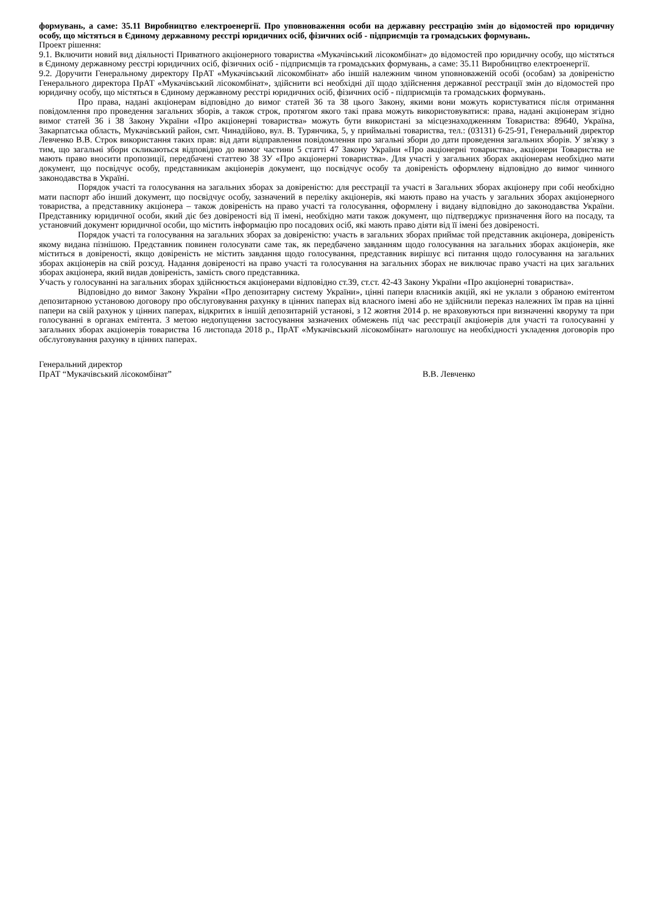формувань, а саме: 35.11 Виробництво електроенергії. Про уповноваження особи на державну реєстрацію змін до відомостей про юридичну особу, що містяться в Єдиному державному реєстрі юридичних осіб, фізичних осіб - підприємців та громадських формувань.
Проект рішення:
9.1. Включити новий вид діяльності Приватного акціонерного товариства «Мукачівський лісокомбінат» до відомостей про юридичну особу, що містяться в Єдиному державному реєстрі юридичних осіб, фізичних осіб - підприємців та громадських формувань, а саме: 35.11 Виробництво електроенергії.
9.2. Доручити Генеральному директору ПрАТ «Мукачівський лісокомбінат» або іншій належним чином уповноваженій особі (особам) за довіреністю Генерального директора ПрАТ «Мукачівський лісокомбінат», здійснити всі необхідні дії щодо здійснення державної реєстрації змін до відомостей про юридичну особу, що містяться в Єдиному державному реєстрі юридичних осіб, фізичних осіб - підприємців та громадських формувань.
Про права, надані акціонерам відповідно до вимог статей 36 та 38 цього Закону, якими вони можуть користуватися після отримання повідомлення про проведення загальних зборів, а також строк, протягом якого такі права можуть використовуватися: права, надані акціонерам згідно вимог статей 36 і 38 Закону України «Про акціонерні товариства» можуть бути використані за місцезнаходженням Товариства: 89640, Україна, Закарпатська область, Мукачівський район, смт. Чинадійово, вул. В. Турянчика, 5, у приймальні товариства, тел.: (03131) 6-25-91, Генеральний директор Левченко В.В. Строк використання таких прав: від дати відправлення повідомлення про загальні збори до дати проведення загальних зборів. У зв'язку з тим, що загальні збори скликаються відповідно до вимог частини 5 статті 47 Закону України «Про акціонерні товариства», акціонери Товариства не мають право вносити пропозиції, передбачені статтею 38 ЗУ «Про акціонерні товариства». Для участі у загальних зборах акціонерам необхідно мати документ, що посвідчує особу, представникам акціонерів документ, що посвідчує особу та довіреність оформлену відповідно до вимог чинного законодавства в Україні.
Порядок участі та голосування на загальних зборах за довіреністю: для реєстрації та участі в Загальних зборах акціонеру при собі необхідно мати паспорт або інший документ, що посвідчує особу, зазначений в переліку акціонерів, які мають право на участь у загальних зборах акціонерного товариства, а представнику акціонера – також довіреність на право участі та голосування, оформлену і видану відповідно до законодавства України. Представнику юридичної особи, який діє без довіреності від її імені, необхідно мати також документ, що підтверджує призначення його на посаду, та установчий документ юридичної особи, що містить інформацію про посадових осіб, які мають право діяти від її імені без довіреності.
Порядок участі та голосування на загальних зборах за довіреністю: участь в загальних зборах приймає той представник акціонера, довіреність якому видана пізнішою. Представник повинен голосувати саме так, як передбачено завданням щодо голосування на загальних зборах акціонерів, яке міститься в довіреності, якщо довіреність не містить завдання щодо голосування, представник вирішує всі питання щодо голосування на загальних зборах акціонерів на свій розсуд. Надання довіреності на право участі та голосування на загальних зборах не виключає право участі на цих загальних зборах акціонера, який видав довіреність, замість свого представника.
Участь у голосуванні на загальних зборах здійснюється акціонерами відповідно ст.39, ст.ст. 42-43 Закону України «Про акціонерні товариства».
Відповідно до вимог Закону України «Про депозитарну систему України», цінні папери власників акцій, які не уклали з обраною емітентом депозитарною установою договору про обслуговування рахунку в цінних паперах від власного імені або не здійснили переказ належних їм прав на цінні папери на свій рахунок у цінних паперах, відкритих в іншій депозитарній установі, з 12 жовтня 2014 р. не враховуються при визначенні кворуму та при голосуванні в органах емітента. З метою недопущення застосування зазначених обмежень під час реєстрації акціонерів для участі та голосуванні у загальних зборах акціонерів товариства 16 листопада 2018 р., ПрАТ «Мукачівський лісокомбінат» наголошує на необхідності укладення договорів про обслуговування рахунку в цінних паперах.
Генеральний директор
ПрАТ “Мукачівський лісокомбінат”
В.В. Левченко